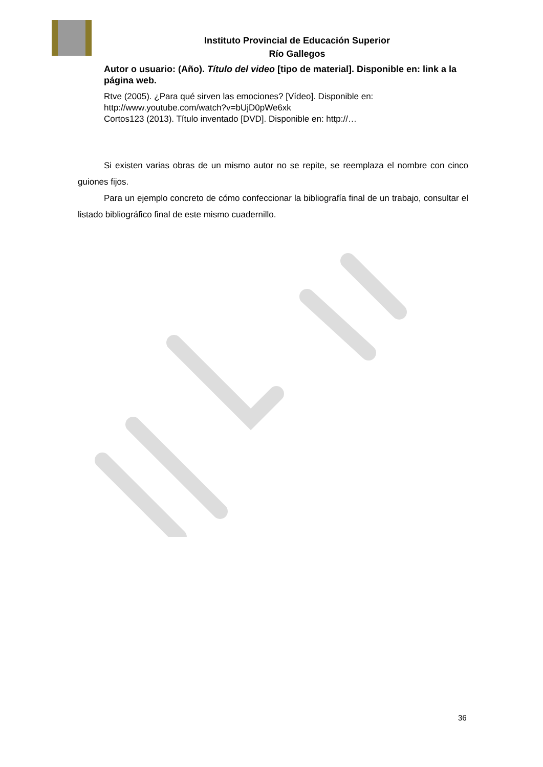Instituto Provincial de Educación Superior
Río Gallegos
Autor o usuario: (Año). Título del video [tipo de material]. Disponible en: link a la página web.
Rtve (2005). ¿Para qué sirven las emociones? [Vídeo]. Disponible en: http://www.youtube.com/watch?v=bUjD0pWe6xk
Cortos123 (2013). Título inventado [DVD]. Disponible en: http://…
Si existen varias obras de un mismo autor no se repite, se reemplaza el nombre con cinco guiones fijos.
Para un ejemplo concreto de cómo confeccionar la bibliografía final de un trabajo, consultar el listado bibliográfico final de este mismo cuadernillo.
36